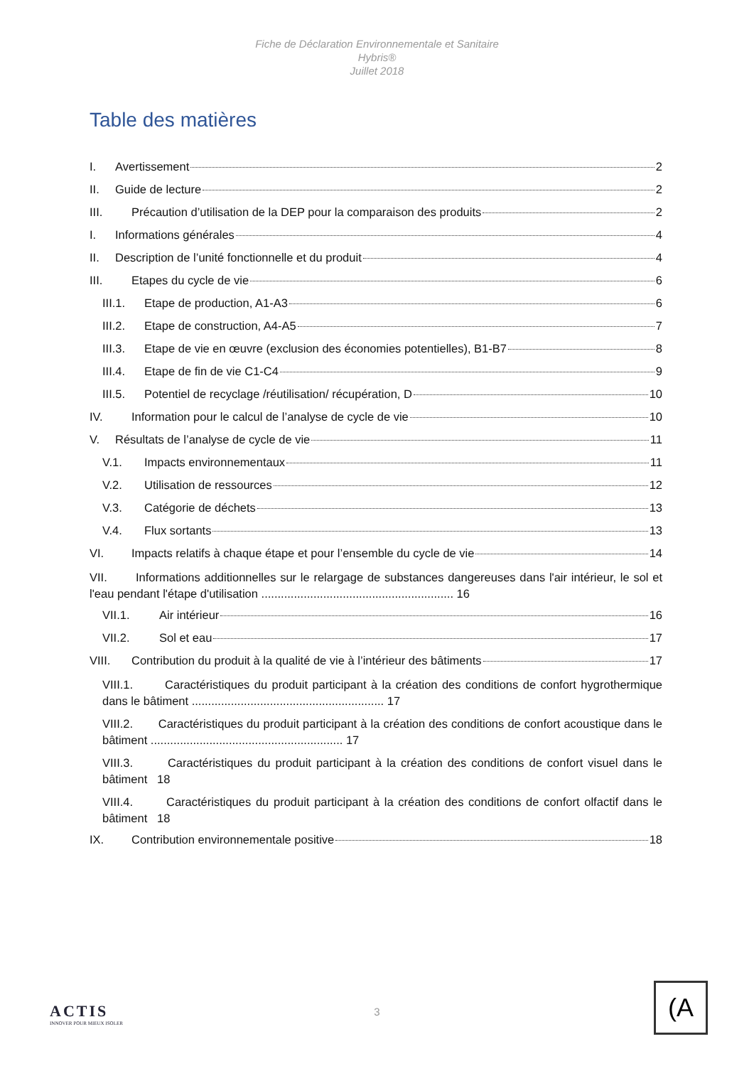Fiche de Déclaration Environnementale et Sanitaire
Hybris®
Juillet 2018
Table des matières
I. Avertissement 2
II. Guide de lecture 2
III. Précaution d’utilisation de la DEP pour la comparaison des produits 2
I. Informations générales 4
II. Description de l’unité fonctionnelle et du produit 4
III. Etapes du cycle de vie 6
III.1. Etape de production, A1-A3 6
III.2. Etape de construction, A4-A5 7
III.3. Etape de vie en œuvre (exclusion des économies potentielles), B1-B7 8
III.4. Etape de fin de vie C1-C4 9
III.5. Potentiel de recyclage /réutilisation/ récupération, D 10
IV. Information pour le calcul de l’analyse de cycle de vie 10
V. Résultats de l’analyse de cycle de vie 11
V.1. Impacts environnementaux 11
V.2. Utilisation de ressources 12
V.3. Catégorie de déchets 13
V.4. Flux sortants 13
VI. Impacts relatifs à chaque étape et pour l’ensemble du cycle de vie 14
VII. Informations additionnelles sur le relargage de substances dangereuses dans l'air intérieur, le sol et l'eau pendant l'étape d'utilisation ........................................................... 16
VII.1. Air intérieur 16
VII.2. Sol et eau 17
VIII. Contribution du produit à la qualité de vie à l’intérieur des bâtiments 17
VIII.1. Caractéristiques du produit participant à la création des conditions de confort hygrothermique dans le bâtiment ........................................................... 17
VIII.2. Caractéristiques du produit participant à la création des conditions de confort acoustique dans le bâtiment ........................................................... 17
VIII.3. Caractéristiques du produit participant à la création des conditions de confort visuel dans le bâtiment 18
VIII.4. Caractéristiques du produit participant à la création des conditions de confort olfactif dans le bâtiment 18
IX. Contribution environnementale positive 18
ACTIS
INNOVER POUR MIEUX ISOLER
3
(A